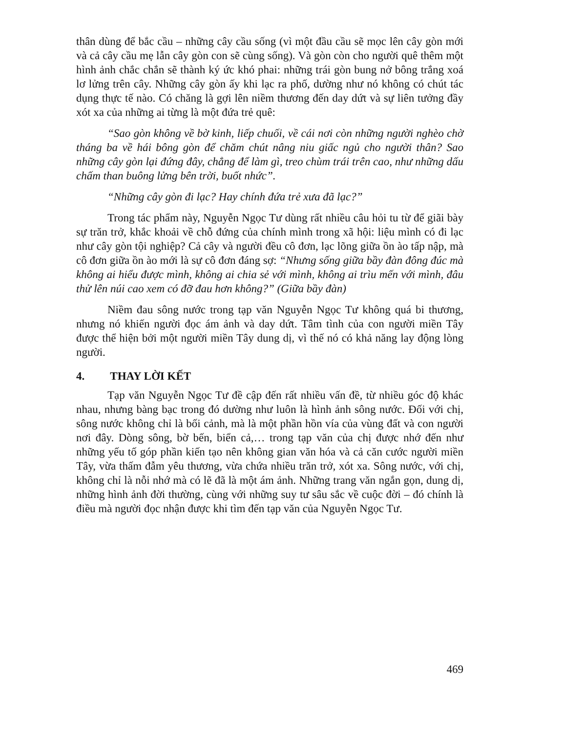thân dùng để bắc cầu – những cây cầu sống (vì một đầu cầu sẽ mọc lên cây gòn mới và cả cây cầu mẹ lẫn cây gòn con sẽ cùng sống). Và gòn còn cho người quê thêm một hình ảnh chắc chắn sẽ thành ký ức khó phai: những trái gòn bung nở bông trắng xoá lơ lửng trên cây. Những cây gòn ấy khi lạc ra phố, dường như nó không có chút tác dụng thực tế nào. Có chăng là gợi lên niềm thương đến day dứt và sự liên tưởng đầy xót xa của những ai từng là một đứa trẻ quê:
“Sao gòn không về bờ kinh, liếp chuối, về cái nơi còn những người nghèo chờ tháng ba về hái bông gòn để chăm chút nâng niu giấc ngủ cho người thân? Sao những cây gòn lại đứng đây, chẳng để làm gì, treo chùm trái trên cao, như những dấu chấm than buông lửng bên trời, buốt nhức”.
“Những cây gòn đi lạc? Hay chính đứa trẻ xưa đã lạc?”
Trong tác phẩm này, Nguyễn Ngọc Tư dùng rất nhiều câu hỏi tu từ để giãi bày sự trăn trở, khắc khoải về chỗ đứng của chính mình trong xã hội: liệu mình có đi lạc như cây gòn tội nghiệp? Cả cây và người đều cô đơn, lạc lõng giữa ồn ào tấp nập, mà cô đơn giữa ồn ào mới là sự cô đơn đáng sợ: “Nhưng sống giữa bầy đàn đông đúc mà không ai hiểu được mình, không ai chia sẻ với mình, không ai trìu mến với mình, đâu thử lên núi cao xem có đỡ đau hơn không?” (Giữa bầy đàn)
Niềm đau sông nước trong tạp văn Nguyễn Ngọc Tư không quá bi thương, nhưng nó khiến người đọc ám ảnh và day dứt. Tâm tình của con người miền Tây được thể hiện bởi một người miền Tây dung dị, vì thế nó có khả năng lay động lòng người.
4. THAY LỜI KẾT
Tạp văn Nguyễn Ngọc Tư đề cập đến rất nhiều vấn đề, từ nhiều góc độ khác nhau, nhưng bàng bạc trong đó dường như luôn là hình ảnh sông nước. Đối với chị, sông nước không chỉ là bối cảnh, mà là một phần hồn vía của vùng đất và con người nơi đây. Dòng sông, bờ bến, biển cả,… trong tạp văn của chị được nhớ đến như những yếu tố góp phần kiến tạo nên không gian văn hóa và cả căn cước người miền Tây, vừa thấm đẫm yêu thương, vừa chứa nhiều trăn trở, xót xa. Sông nước, với chị, không chỉ là nỗi nhớ mà có lẽ đã là một ám ảnh. Những trang văn ngắn gọn, dung dị, những hình ảnh đời thường, cùng với những suy tư sâu sắc về cuộc đời – đó chính là điều mà người đọc nhận được khi tìm đến tạp văn của Nguyễn Ngọc Tư.
469